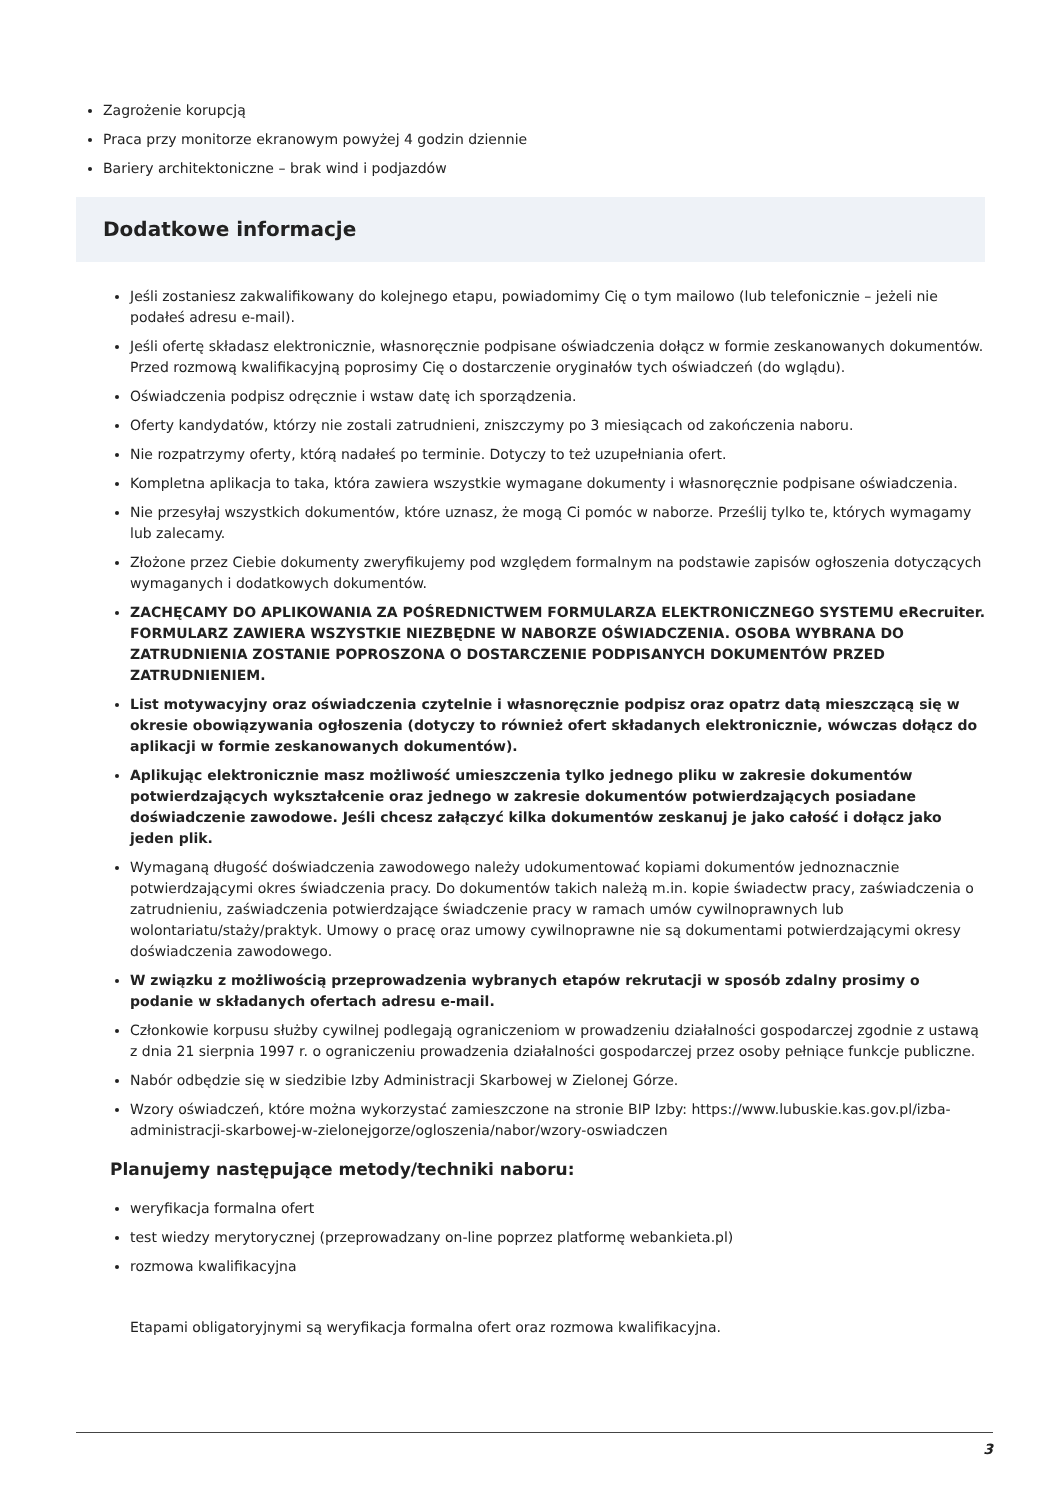Zagrożenie korupcją
Praca przy monitorze ekranowym powyżej 4 godzin dziennie
Bariery architektoniczne – brak wind i podjazdów
Dodatkowe informacje
Jeśli zostaniesz zakwalifikowany do kolejnego etapu, powiadomimy Cię o tym mailowo (lub telefonicznie – jeżeli nie podałeś adresu e-mail).
Jeśli ofertę składasz elektronicznie, własnoręcznie podpisane oświadczenia dołącz w formie zeskanowanych dokumentów. Przed rozmową kwalifikacyjną poprosimy Cię o dostarczenie oryginałów tych oświadczeń (do wglądu).
Oświadczenia podpisz odręcznie i wstaw datę ich sporządzenia.
Oferty kandydatów, którzy nie zostali zatrudnieni, zniszczymy po 3 miesiącach od zakończenia naboru.
Nie rozpatrzymy oferty, którą nadałeś po terminie. Dotyczy to też uzupełniania ofert.
Kompletna aplikacja to taka, która zawiera wszystkie wymagane dokumenty i własnoręcznie podpisane oświadczenia.
Nie przesyłaj wszystkich dokumentów, które uznasz, że mogą Ci pomóc w naborze. Prześlij tylko te, których wymagamy lub zalecamy.
Złożone przez Ciebie dokumenty zweryfikujemy pod względem formalnym na podstawie zapisów ogłoszenia dotyczących wymaganych i dodatkowych dokumentów.
ZACHĘCAMY DO APLIKOWANIA ZA POŚREDNICTWEM FORMULARZA ELEKTRONICZNEGO SYSTEMU eRecruiter. FORMULARZ ZAWIERA WSZYSTKIE NIEZBĘDNE W NABORZE OŚWIADCZENIA. OSOBA WYBRANA DO ZATRUDNIENIA ZOSTANIE POPROSZONA O DOSTARCZENIE PODPISANYCH DOKUMENTÓW PRZED ZATRUDNIENIEM.
List motywacyjny oraz oświadczenia czytelnie i własnoręcznie podpisz oraz opatrz datą mieszczącą się w okresie obowiązywania ogłoszenia (dotyczy to również ofert składanych elektronicznie, wówczas dołącz do aplikacji w formie zeskanowanych dokumentów).
Aplikując elektronicznie masz możliwość umieszczenia tylko jednego pliku w zakresie dokumentów potwierdzających wykształcenie oraz jednego w zakresie dokumentów potwierdzających posiadane doświadczenie zawodowe. Jeśli chcesz załączyć kilka dokumentów zeskanuj je jako całość i dołącz jako jeden plik.
Wymaganą długość doświadczenia zawodowego należy udokumentować kopiami dokumentów jednoznacznie potwierdzającymi okres świadczenia pracy. Do dokumentów takich należą m.in. kopie świadectw pracy, zaświadczenia o zatrudnieniu, zaświadczenia potwierdzające świadczenie pracy w ramach umów cywilnoprawnych lub wolontariatu/staży/praktyk. Umowy o pracę oraz umowy cywilnoprawne nie są dokumentami potwierdzającymi okresy doświadczenia zawodowego.
W związku z możliwością przeprowadzenia wybranych etapów rekrutacji w sposób zdalny prosimy o podanie w składanych ofertach adresu e-mail.
Członkowie korpusu służby cywilnej podlegają ograniczeniom w prowadzeniu działalności gospodarczej zgodnie z ustawą z dnia 21 sierpnia 1997 r. o ograniczeniu prowadzenia działalności gospodarczej przez osoby pełniące funkcje publiczne.
Nabór odbędzie się w siedzibie Izby Administracji Skarbowej w Zielonej Górze.
Wzory oświadczeń, które można wykorzystać zamieszczone na stronie BIP Izby: https://www.lubuskie.kas.gov.pl/izba-administracji-skarbowej-w-zielonejgorze/ogloszenia/nabor/wzory-oswiadczen
Planujemy następujące metody/techniki naboru:
weryfikacja formalna ofert
test wiedzy merytorycznej (przeprowadzany on-line poprzez platformę webankieta.pl)
rozmowa kwalifikacyjna
Etapami obligatoryjnymi są weryfikacja formalna ofert oraz rozmowa kwalifikacyjna.
3